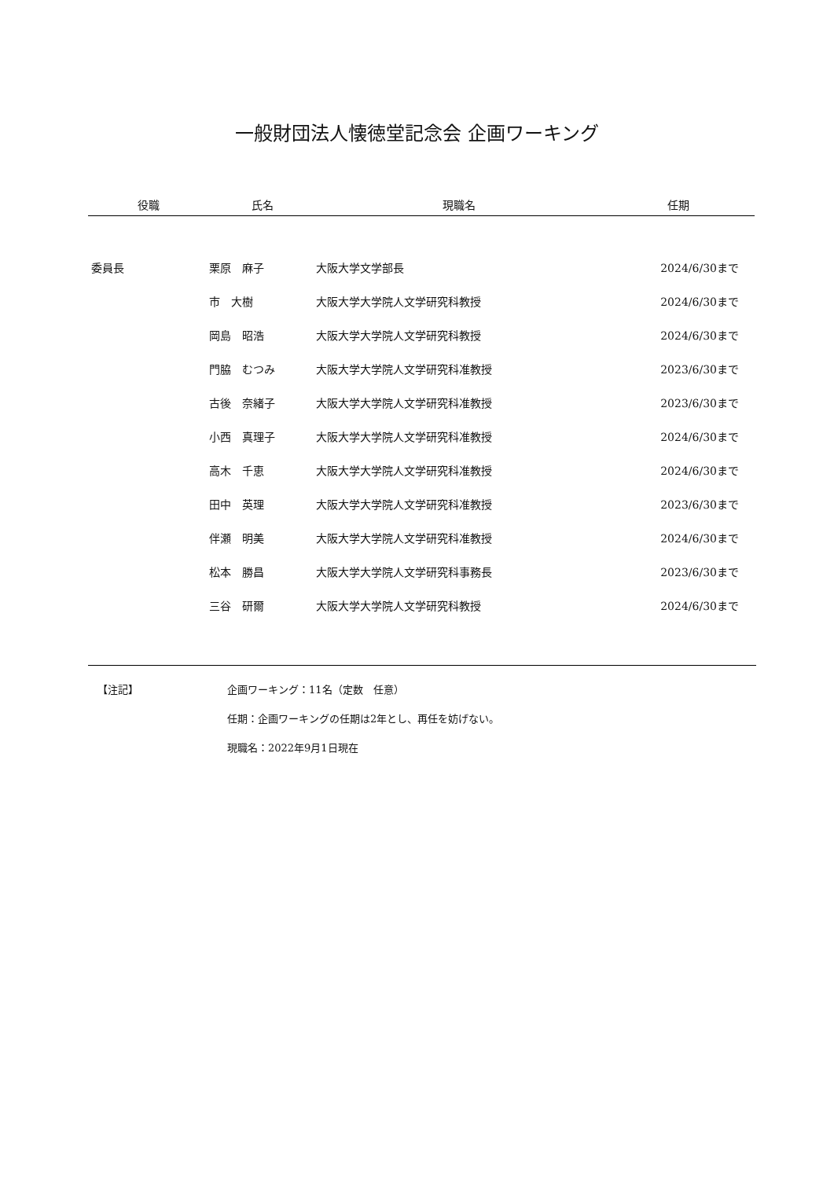一般財団法人懐徳堂記念会 企画ワーキング
| 役職 | 氏名 | 現職名 | 任期 |
| --- | --- | --- | --- |
| 委員長 | 栗原 麻子 | 大阪大学文学部長 | 2024/6/30まで |
| | 市 大樹 | 大阪大学大学院人文学研究科教授 | 2024/6/30まで |
| | 岡島 昭浩 | 大阪大学大学院人文学研究科教授 | 2024/6/30まで |
| | 門脇 むつみ | 大阪大学大学院人文学研究科准教授 | 2023/6/30まで |
| | 古後 奈緒子 | 大阪大学大学院人文学研究科准教授 | 2023/6/30まで |
| | 小西 真理子 | 大阪大学大学院人文学研究科准教授 | 2024/6/30まで |
| | 高木 千恵 | 大阪大学大学院人文学研究科准教授 | 2024/6/30まで |
| | 田中 英理 | 大阪大学大学院人文学研究科准教授 | 2023/6/30まで |
| | 伴瀬 明美 | 大阪大学大学院人文学研究科准教授 | 2024/6/30まで |
| | 松本 勝昌 | 大阪大学大学院人文学研究科事務長 | 2023/6/30まで |
| | 三谷 研爾 | 大阪大学大学院人文学研究科教授 | 2024/6/30まで |
【注記】 企画ワーキング：11名（定数　任意）
任期：企画ワーキングの任期は2年とし、再任を妨げない。
現職名：2022年9月1日現在